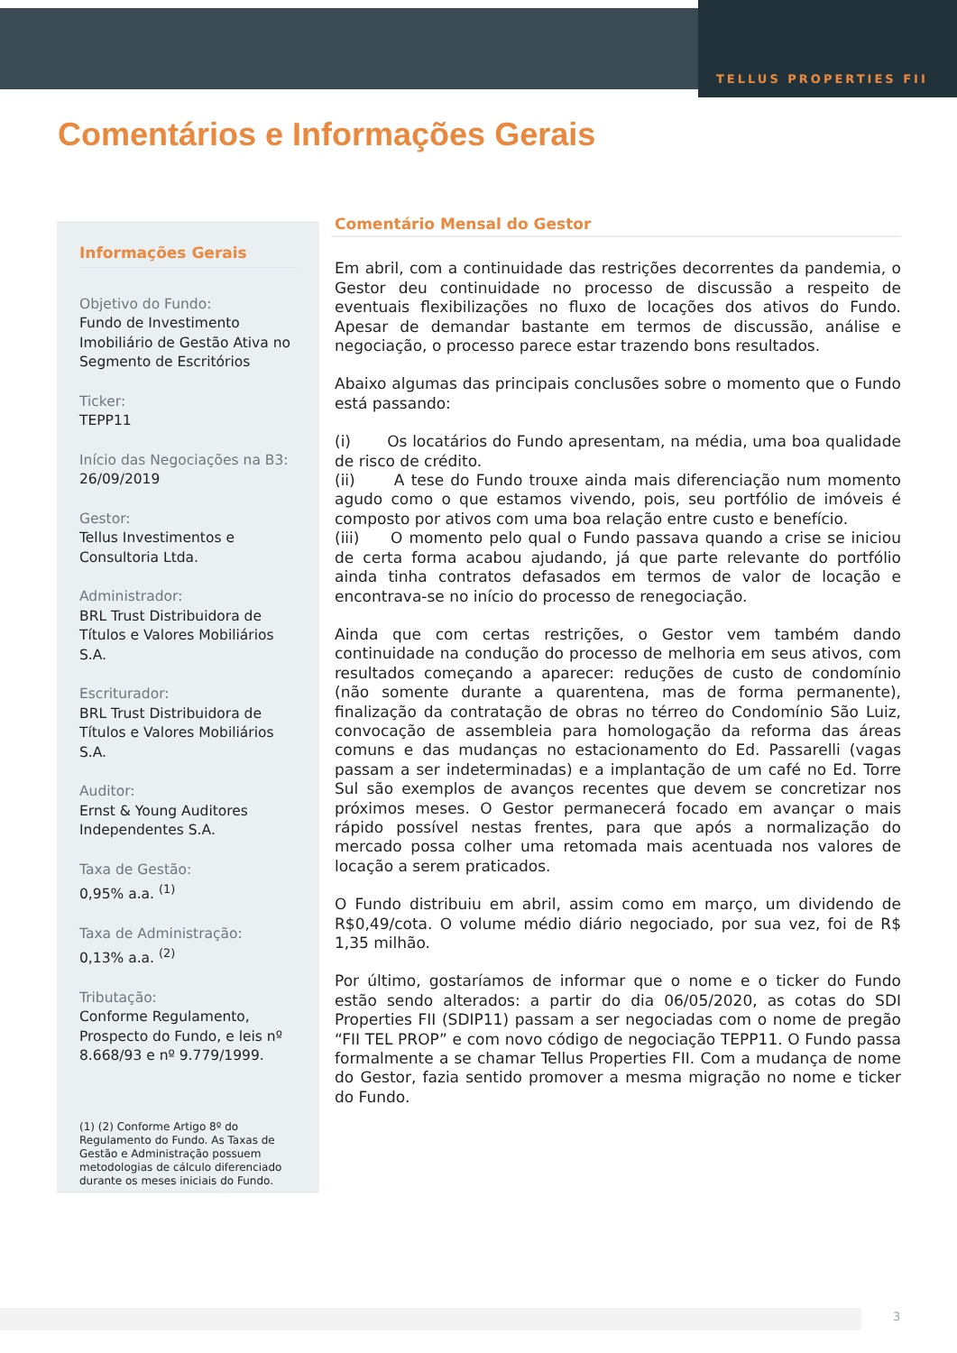TELLUS PROPERTIES FII
Comentários e Informações Gerais
Informações Gerais
Objetivo do Fundo:
Fundo de Investimento Imobiliário de Gestão Ativa no Segmento de Escritórios
Ticker:
TEPP11
Início das Negociações na B3:
26/09/2019
Gestor:
Tellus Investimentos e Consultoria Ltda.
Administrador:
BRL Trust Distribuidora de Títulos e Valores Mobiliários S.A.
Escriturador:
BRL Trust Distribuidora de Títulos e Valores Mobiliários S.A.
Auditor:
Ernst & Young Auditores Independentes S.A.
Taxa de Gestão:
0,95% a.a. <sup>(1)</sup>
Taxa de Administração:
0,13% a.a. <sup>(2)</sup>
Tributação:
Conforme Regulamento, Prospecto do Fundo, e leis nº 8.668/93 e nº 9.779/1999.
(1) (2) Conforme Artigo 8º do Regulamento do Fundo. As Taxas de Gestão e Administração possuem metodologias de cálculo diferenciado durante os meses iniciais do Fundo.
Comentário Mensal do Gestor
Em abril, com a continuidade das restrições decorrentes da pandemia, o Gestor deu continuidade no processo de discussão a respeito de eventuais flexibilizações no fluxo de locações dos ativos do Fundo. Apesar de demandar bastante em termos de discussão, análise e negociação, o processo parece estar trazendo bons resultados.
Abaixo algumas das principais conclusões sobre o momento que o Fundo está passando:
(i) Os locatários do Fundo apresentam, na média, uma boa qualidade de risco de crédito.
(ii) A tese do Fundo trouxe ainda mais diferenciação num momento agudo como o que estamos vivendo, pois, seu portfólio de imóveis é composto por ativos com uma boa relação entre custo e benefício.
(iii) O momento pelo qual o Fundo passava quando a crise se iniciou de certa forma acabou ajudando, já que parte relevante do portfólio ainda tinha contratos defasados em termos de valor de locação e encontrava-se no início do processo de renegociação.
Ainda que com certas restrições, o Gestor vem também dando continuidade na condução do processo de melhoria em seus ativos, com resultados começando a aparecer: reduções de custo de condomínio (não somente durante a quarentena, mas de forma permanente), finalização da contratação de obras no térreo do Condomínio São Luiz, convocação de assembleia para homologação da reforma das áreas comuns e das mudanças no estacionamento do Ed. Passarelli (vagas passam a ser indeterminadas) e a implantação de um café no Ed. Torre Sul são exemplos de avanços recentes que devem se concretizar nos próximos meses. O Gestor permanecerá focado em avançar o mais rápido possível nestas frentes, para que após a normalização do mercado possa colher uma retomada mais acentuada nos valores de locação a serem praticados.
O Fundo distribuiu em abril, assim como em março, um dividendo de R$0,49/cota. O volume médio diário negociado, por sua vez, foi de R$ 1,35 milhão.
Por último, gostaríamos de informar que o nome e o ticker do Fundo estão sendo alterados: a partir do dia 06/05/2020, as cotas do SDI Properties FII (SDIP11) passam a ser negociadas com o nome de pregão “FII TEL PROP” e com novo código de negociação TEPP11. O Fundo passa formalmente a se chamar Tellus Properties FII. Com a mudança de nome do Gestor, fazia sentido promover a mesma migração no nome e ticker do Fundo.
3